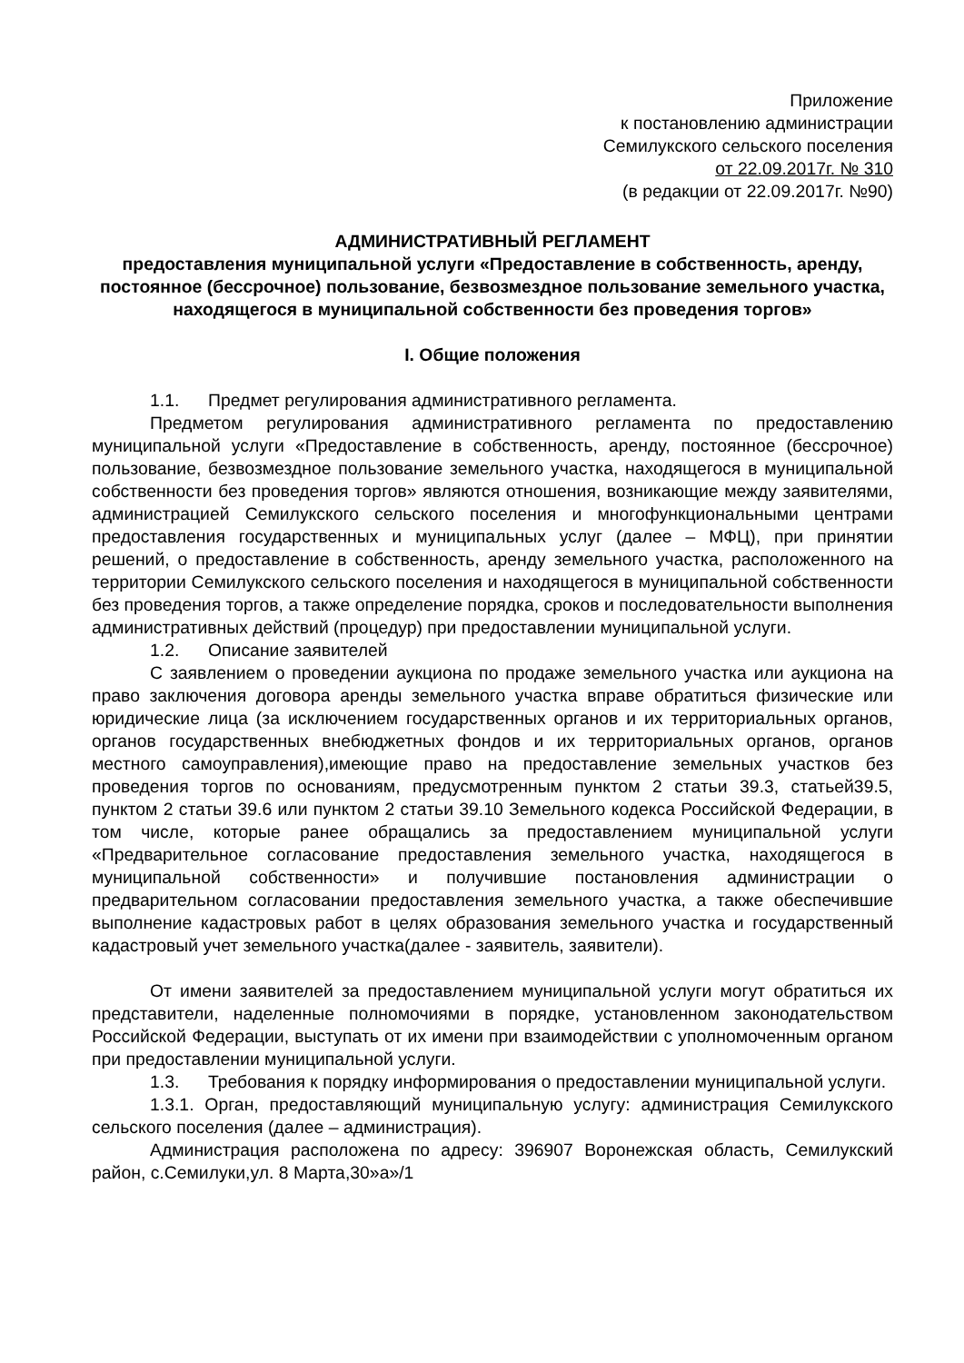Приложение
к постановлению администрации
Семилукского сельского поселения
от 22.09.2017г. № 310
(в редакции от 22.09.2017г. №90)
АДМИНИСТРАТИВНЫЙ РЕГЛАМЕНТ
предоставления муниципальной услуги «Предоставление в собственность, аренду, постоянное (бессрочное) пользование, безвозмездное пользование земельного участка, находящегося в муниципальной собственности без проведения торгов»
I. Общие положения
1.1. Предмет регулирования административного регламента.
Предметом регулирования административного регламента по предоставлению муниципальной услуги «Предоставление в собственность, аренду, постоянное (бессрочное) пользование, безвозмездное пользование земельного участка, находящегося в муниципальной собственности без проведения торгов» являются отношения, возникающие между заявителями, администрацией Семилукского сельского поселения и многофункциональными центрами предоставления государственных и муниципальных услуг (далее – МФЦ), при принятии решений, о предоставление в собственность, аренду земельного участка, расположенного на территории Семилукского сельского поселения и находящегося в муниципальной собственности без проведения торгов, а также определение порядка, сроков и последовательности выполнения административных действий (процедур) при предоставлении муниципальной услуги.
1.2. Описание заявителей
С заявлением о проведении аукциона по продаже земельного участка или аукциона на право заключения договора аренды земельного участка вправе обратиться физические или юридические лица (за исключением государственных органов и их территориальных органов, органов государственных внебюджетных фондов и их территориальных органов, органов местного самоуправления),имеющие право на предоставление земельных участков без проведения торгов по основаниям, предусмотренным пунктом 2 статьи 39.3, статьей39.5, пунктом 2 статьи 39.6 или пунктом 2 статьи 39.10 Земельного кодекса Российской Федерации, в том числе, которые ранее обращались за предоставлением муниципальной услуги «Предварительное согласование предоставления земельного участка, находящегося в муниципальной собственности» и получившие постановления администрации о предварительном согласовании предоставления земельного участка, а также обеспечившие выполнение кадастровых работ в целях образования земельного участка и государственный кадастровый учет земельного участка(далее - заявитель, заявители).
От имени заявителей за предоставлением муниципальной услуги могут обратиться их представители, наделенные полномочиями в порядке, установленном законодательством Российской Федерации, выступать от их имени при взаимодействии с уполномоченным органом при предоставлении муниципальной услуги.
1.3. Требования к порядку информирования о предоставлении муниципальной услуги.
1.3.1. Орган, предоставляющий муниципальную услугу: администрация Семилукского сельского поселения (далее – администрация).
Администрация расположена по адресу: 396907 Воронежская область, Семилукский район, с.Семилуки,ул. 8 Марта,30»а»/1